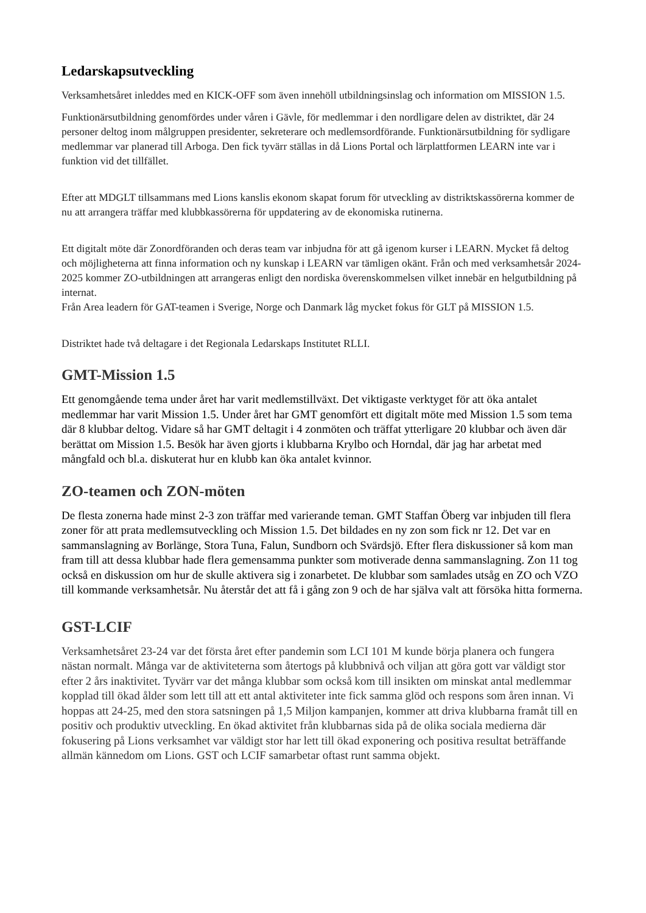Ledarskapsutveckling
Verksamhetsåret inleddes med en KICK-OFF som även innehöll utbildningsinslag och information om MISSION 1.5.
Funktionärsutbildning genomfördes under våren i Gävle, för medlemmar i den nordligare delen av distriktet, där 24 personer deltog inom målgruppen presidenter, sekreterare och medlemsordförande. Funktionärsutbildning för sydligare medlemmar var planerad till Arboga. Den fick tyvärr ställas in då Lions Portal och lärplattformen LEARN inte var i funktion vid det tillfället.
Efter att MDGLT tillsammans med Lions kanslis ekonom skapat forum för utveckling av distriktskassörerna kommer de nu att arrangera träffar med klubbkassörerna för uppdatering av de ekonomiska rutinerna.
Ett digitalt möte där Zonordföranden och deras team var inbjudna för att gå igenom kurser i LEARN. Mycket få deltog och möjligheterna att finna information och ny kunskap i LEARN var tämligen okänt. Från och med verksamhetsår 2024-2025 kommer ZO-utbildningen att arrangeras enligt den nordiska överenskommelsen vilket innebär en helgutbildning på internat.
Från Area leadern för GAT-teamen i Sverige, Norge och Danmark låg mycket fokus för GLT på MISSION 1.5.
Distriktet hade två deltagare i det Regionala Ledarskaps Institutet RLLI.
GMT-Mission 1.5
Ett genomgående tema under året har varit medlemstillväxt. Det viktigaste verktyget för att öka antalet medlemmar har varit Mission 1.5. Under året har GMT genomfört ett digitalt möte med Mission 1.5 som tema där 8 klubbar deltog. Vidare så har GMT deltagit i 4 zonmöten och träffat ytterligare 20 klubbar och även där berättat om Mission 1.5. Besök har även gjorts i klubbarna Krylbo och Horndal, där jag har arbetat med mångfald och bl.a. diskuterat hur en klubb kan öka antalet kvinnor.
ZO-teamen och ZON-möten
De flesta zonerna hade minst 2-3 zon träffar med varierande teman. GMT Staffan Öberg var inbjuden till flera zoner för att prata medlemsutveckling och Mission 1.5. Det bildades en ny zon som fick nr 12. Det var en sammanslagning av Borlänge, Stora Tuna, Falun, Sundborn och Svärdsjö. Efter flera diskussioner så kom man fram till att dessa klubbar hade flera gemensamma punkter som motiverade denna sammanslagning. Zon 11 tog också en diskussion om hur de skulle aktivera sig i zonarbetet. De klubbar som samlades utsåg en ZO och VZO till kommande verksamhetsår. Nu återstår det att få i gång zon 9 och de har själva valt att försöka hitta formerna.
GST-LCIF
Verksamhetsåret 23-24 var det första året efter pandemin som LCI 101 M kunde börja planera och fungera nästan normalt. Många var de aktiviteterna som återtogs på klubbnivå och viljan att göra gott var väldigt stor efter 2 års inaktivitet. Tyvärr var det många klubbar som också kom till insikten om minskat antal medlemmar kopplad till ökad ålder som lett till att ett antal aktiviteter inte fick samma glöd och respons som åren innan. Vi hoppas att 24-25, med den stora satsningen på 1,5 Miljon kampanjen, kommer att driva klubbarna framåt till en positiv och produktiv utveckling. En ökad aktivitet från klubbarnas sida på de olika sociala medierna där fokusering på Lions verksamhet var väldigt stor har lett till ökad exponering och positiva resultat beträffande allmän kännedom om Lions. GST och LCIF samarbetar oftast runt samma objekt.